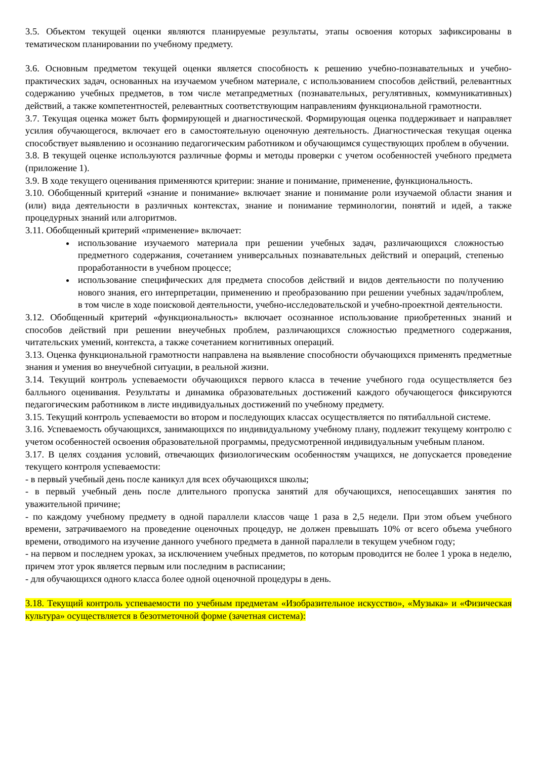3.5. Объектом текущей оценки являются планируемые результаты, этапы освоения которых зафиксированы в тематическом планировании по учебному предмету.
3.6. Основным предметом текущей оценки является способность к решению учебно-познавательных и учебно-практических задач, основанных на изучаемом учебном материале, с использованием способов действий, релевантных содержанию учебных предметов, в том числе метапредметных (познавательных, регулятивных, коммуникативных) действий, а также компетентностей, релевантных соответствующим направлениям функциональной грамотности.
3.7. Текущая оценка может быть формирующей и диагностической. Формирующая оценка поддерживает и направляет усилия обучающегося, включает его в самостоятельную оценочную деятельность. Диагностическая текущая оценка способствует выявлению и осознанию педагогическим работником и обучающимся существующих проблем в обучении.
3.8. В текущей оценке используются различные формы и методы проверки с учетом особенностей учебного предмета (приложение 1).
3.9. В ходе текущего оценивания применяются критерии: знание и понимание, применение, функциональность.
3.10. Обобщенный критерий «знание и понимание» включает знание и понимание роли изучаемой области знания и (или) вида деятельности в различных контекстах, знание и понимание терминологии, понятий и идей, а также процедурных знаний или алгоритмов.
3.11. Обобщенный критерий «применение» включает:
использование изучаемого материала при решении учебных задач, различающихся сложностью предметного содержания, сочетанием универсальных познавательных действий и операций, степенью проработанности в учебном процессе;
использование специфических для предмета способов действий и видов деятельности по получению нового знания, его интерпретации, применению и преобразованию при решении учебных задач/проблем, в том числе в ходе поисковой деятельности, учебно-исследовательской и учебно-проектной деятельности.
3.12. Обобщенный критерий «функциональность» включает осознанное использование приобретенных знаний и способов действий при решении внеучебных проблем, различающихся сложностью предметного содержания, читательских умений, контекста, а также сочетанием когнитивных операций.
3.13. Оценка функциональной грамотности направлена на выявление способности обучающихся применять предметные знания и умения во внеучебной ситуации, в реальной жизни.
3.14. Текущий контроль успеваемости обучающихся первого класса в течение учебного года осуществляется без балльного оценивания. Результаты и динамика образовательных достижений каждого обучающегося фиксируются педагогическим работником в листе индивидуальных достижений по учебному предмету.
3.15. Текущий контроль успеваемости во втором и последующих классах осуществляется по пятибалльной системе.
3.16. Успеваемость обучающихся, занимающихся по индивидуальному учебному плану, подлежит текущему контролю с учетом особенностей освоения образовательной программы, предусмотренной индивидуальным учебным планом.
3.17. В целях создания условий, отвечающих физиологическим особенностям учащихся, не допускается проведение текущего контроля успеваемости:
- в первый учебный день после каникул для всех обучающихся школы;
- в первый учебный день после длительного пропуска занятий для обучающихся, непосещавших занятия по уважительной причине;
- по каждому учебному предмету в одной параллели классов чаще 1 раза в 2,5 недели. При этом объем учебного времени, затрачиваемого на проведение оценочных процедур, не должен превышать 10% от всего объема учебного времени, отводимого на изучение данного учебного предмета в данной параллели в текущем учебном году;
- на первом и последнем уроках, за исключением учебных предметов, по которым проводится не более 1 урока в неделю, причем этот урок является первым или последним в расписании;
- для обучающихся одного класса более одной оценочной процедуры в день.
3.18. Текущий контроль успеваемости по учебным предметам «Изобразительное искусство», «Музыка» и «Физическая культура» осуществляется в безотметочной форме (зачетная система):